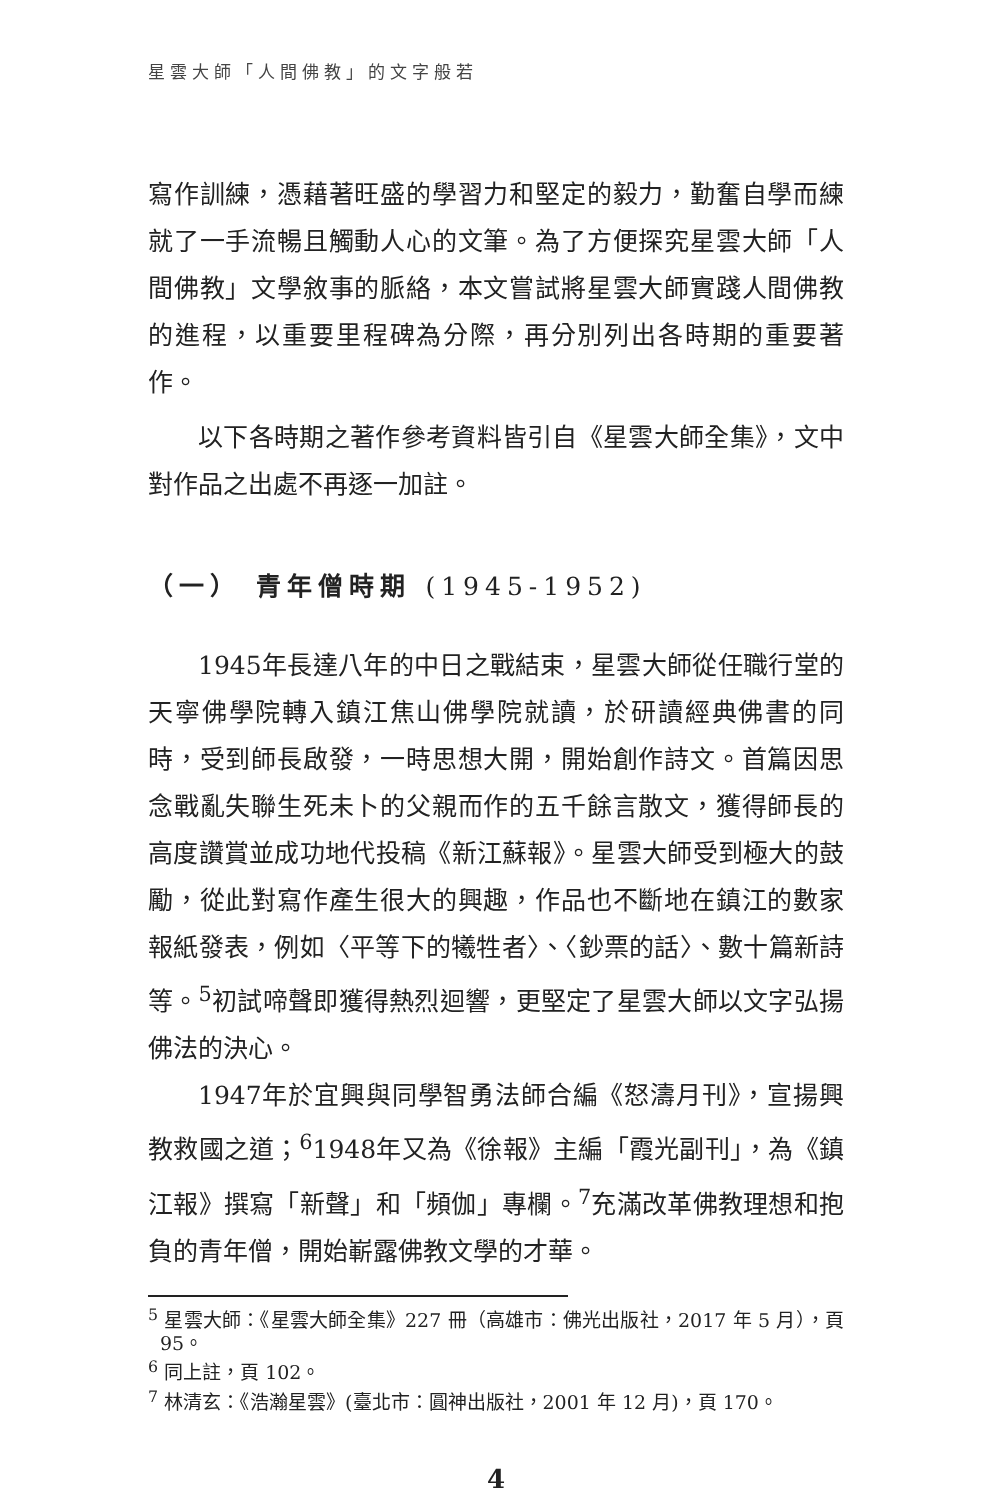星雲大師「人間佛教」的文字般若
寫作訓練，憑藉著旺盛的學習力和堅定的毅力，勤奮自學而練就了一手流暢且觸動人心的文筆。為了方便探究星雲大師「人間佛教」文學敘事的脈絡，本文嘗試將星雲大師實踐人間佛教的進程，以重要里程碑為分際，再分別列出各時期的重要著作。
以下各時期之著作參考資料皆引自《星雲大師全集》，文中對作品之出處不再逐一加註。
（一） 青年僧時期 (1945-1952)
1945年長達八年的中日之戰結束，星雲大師從任職行堂的天寧佛學院轉入鎮江焦山佛學院就讀，於研讀經典佛書的同時，受到師長啟發，一時思想大開，開始創作詩文。首篇因思念戰亂失聯生死未卜的父親而作的五千餘言散文，獲得師長的高度讚賞並成功地代投稿《新江蘇報》。星雲大師受到極大的鼓勵，從此對寫作產生很大的興趣，作品也不斷地在鎮江的數家報紙發表，例如〈平等下的犧牲者〉、〈鈔票的話〉、數十篇新詩等。<sup>5</sup>初試啼聲即獲得熱烈迴響，更堅定了星雲大師以文字弘揚佛法的決心。
1947年於宜興與同學智勇法師合編《怒濤月刊》，宣揚興教救國之道；<sup>6</sup>1948年又為《徐報》主編「霞光副刊」，為《鎮江報》撰寫「新聲」和「頻伽」專欄。<sup>7</sup>充滿改革佛教理想和抱負的青年僧，開始嶄露佛教文學的才華。
<sup>5</sup> 星雲大師：《星雲大師全集》227 冊（高雄市：佛光出版社，2017 年 5 月），頁 95。
<sup>6</sup> 同上註，頁 102。
<sup>7</sup> 林清玄：《浩瀚星雲》(臺北市：圓神出版社，2001 年 12 月)，頁 170。
4